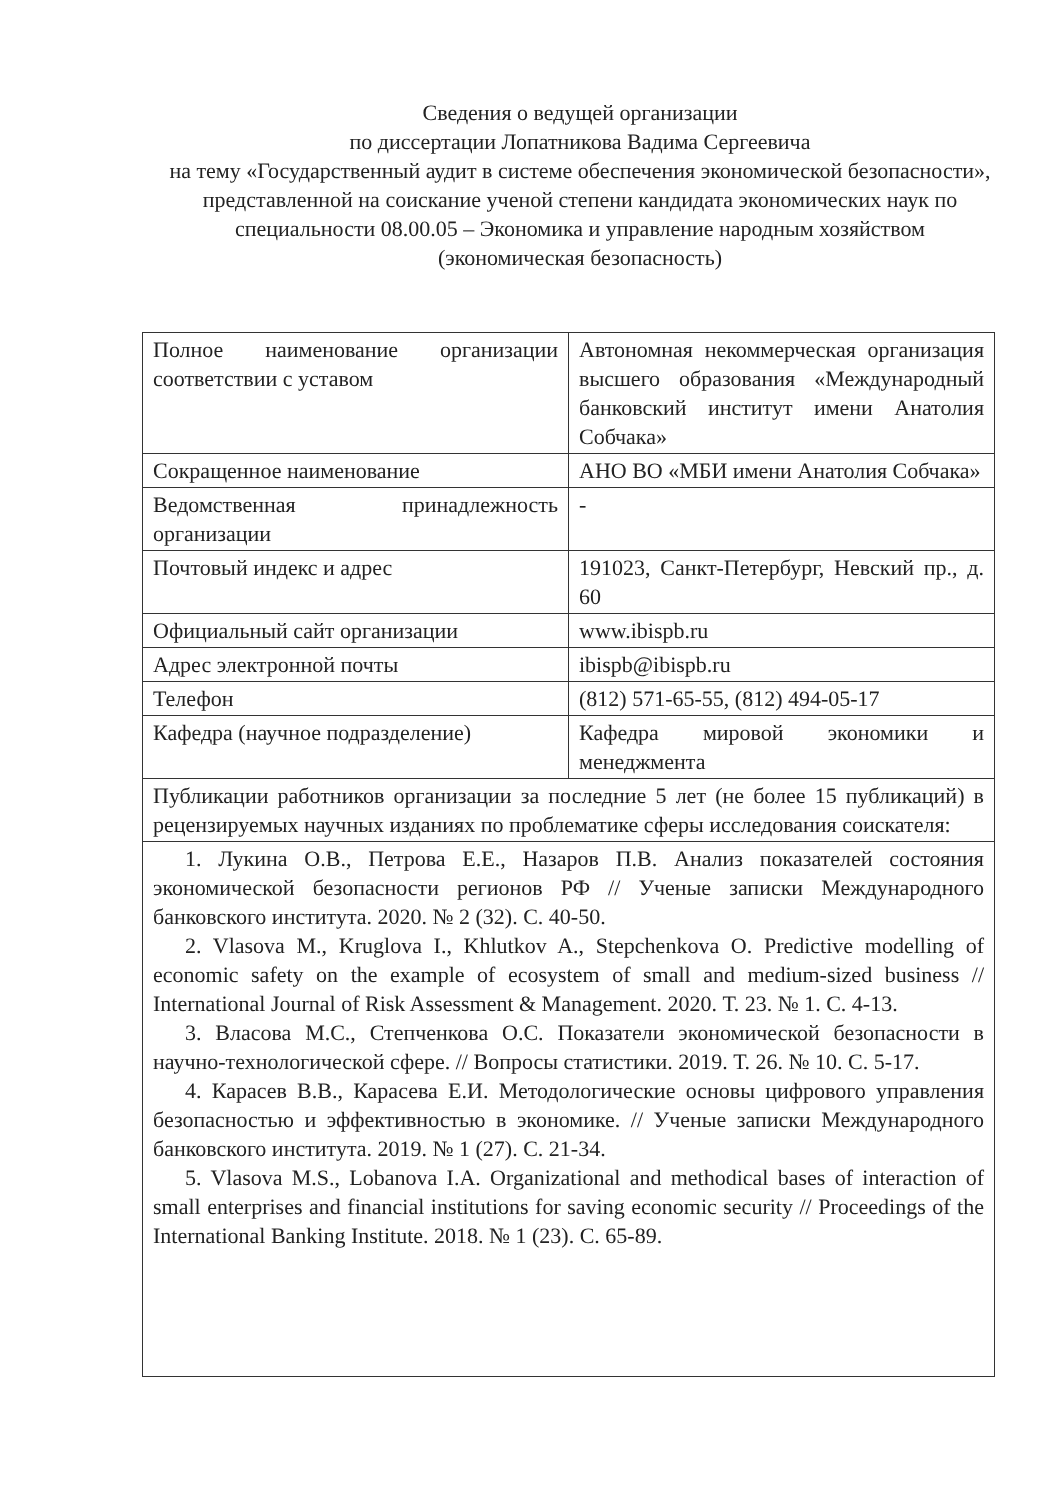Сведения о ведущей организации
по диссертации Лопатникова Вадима Сергеевича
на тему «Государственный аудит в системе обеспечения экономической безопасности», представленной на соискание ученой степени кандидата экономических наук по специальности 08.00.05 – Экономика и управление народным хозяйством (экономическая безопасность)
| Полное наименование организации соответствии с уставом | Автономная некоммерческая организация высшего образования «Международный банковский институт имени Анатолия Собчака» |
| Сокращенное наименование | АНО ВО «МБИ имени Анатолия Собчака» |
| Ведомственная принадлежность организации | - |
| Почтовый индекс и адрес | 191023, Санкт-Петербург, Невский пр., д. 60 |
| Официальный сайт организации | www.ibispb.ru |
| Адрес электронной почты | ibispb@ibispb.ru |
| Телефон | (812) 571-65-55, (812) 494-05-17 |
| Кафедра (научное подразделение) | Кафедра мировой экономики и менеджмента |
| Публикации работников организации за последние 5 лет (не более 15 публикаций) в рецензируемых научных изданиях по проблематике сферы исследования соискателя: | |
| 1. Лукина О.В., Петрова Е.Е., Назаров П.В. Анализ показателей состояния экономической безопасности регионов РФ // Ученые записки Международного банковского института. 2020. № 2 (32). С. 40-50. 2. Vlasova M., Kruglova I., Khlutkov A., Stepchenkova O. Predictive modelling of economic safety on the example of ecosystem of small and medium-sized business // International Journal of Risk Assessment & Management. 2020. Т. 23. № 1. С. 4-13. 3. Власова М.С., Степченкова О.С. Показатели экономической безопасности в научно-технологической сфере. // Вопросы статистики. 2019. Т. 26. № 10. С. 5-17. 4. Карасев В.В., Карасева Е.И. Методологические основы цифрового управления безопасностью и эффективностью в экономике. // Ученые записки Международного банковского института. 2019. № 1 (27). С. 21-34. 5. Vlasova M.S., Lobanova I.A. Organizational and methodical bases of interaction of small enterprises and financial institutions for saving economic security // Proceedings of the International Banking Institute. 2018. № 1 (23). С. 65-89. | |